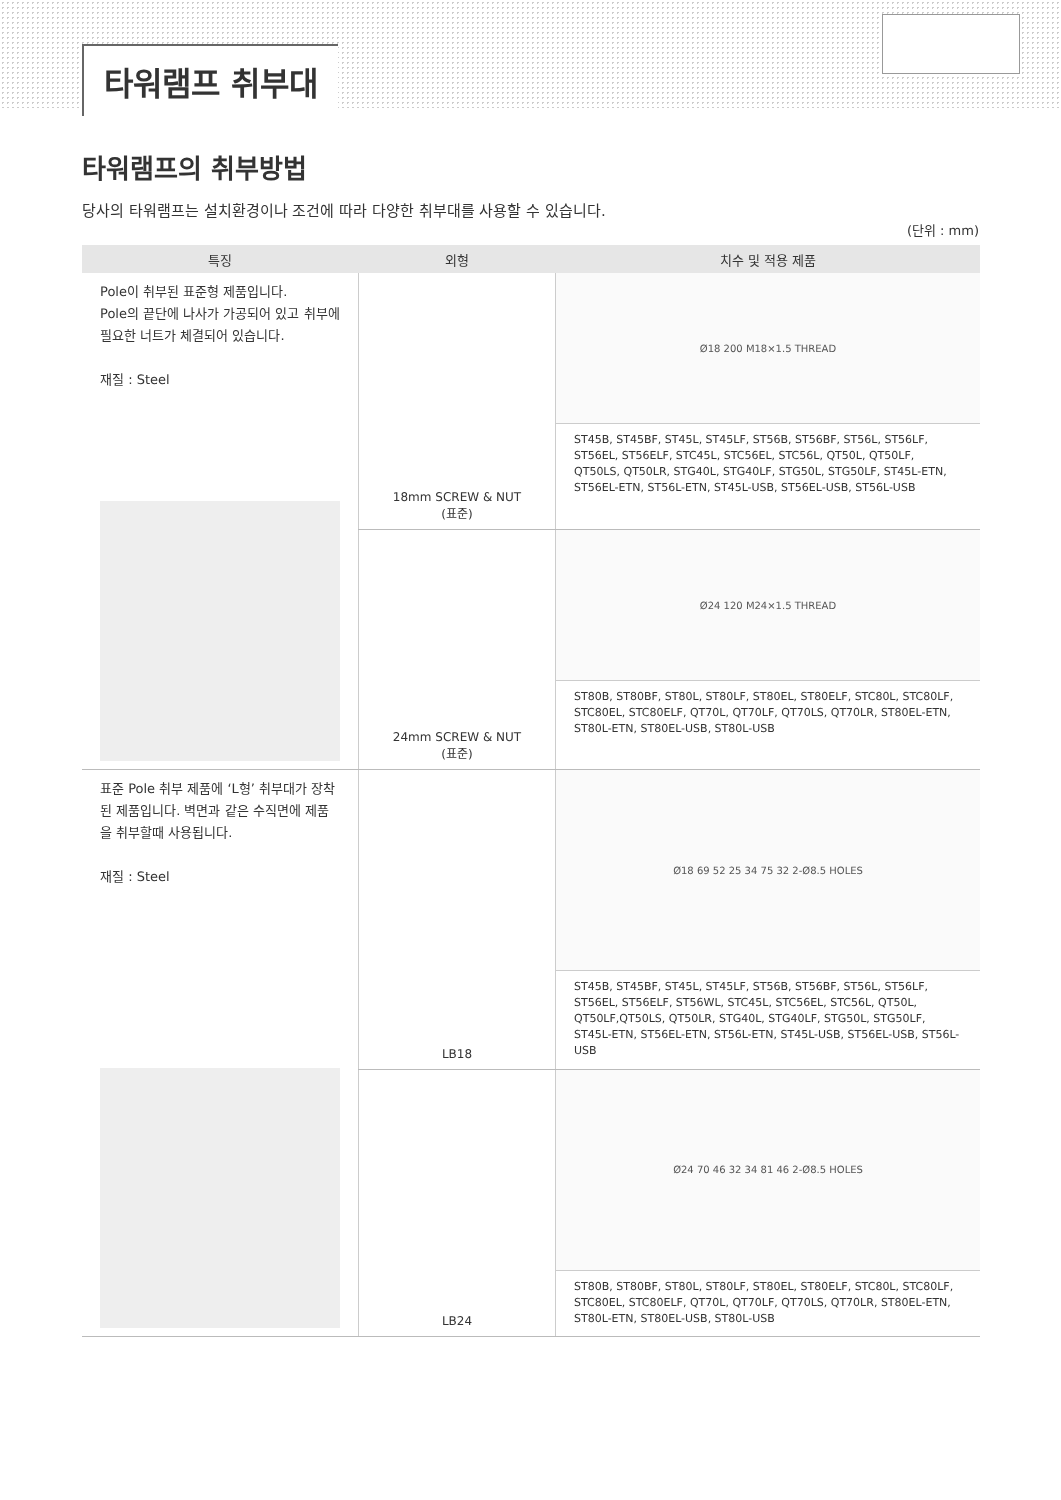타워램프 취부대
타워램프의 취부방법
당사의 타워램프는 설치환경이나 조건에 따라 다양한 취부대를 사용할 수 있습니다.
(단위 : mm)
| 특징 | 외형 | 치수 및 적용 제품 |
| --- | --- | --- |
| Pole이 취부된 표준형 제품입니다. Pole의 끝단에 나사가 가공되어 있고 취부에 필요한 너트가 체결되어 있습니다. 재질 : Steel | 18mm SCREW & NUT (표준) | Ø18 200 M18×1.5 THREAD ST45B, ST45BF, ST45L, ST45LF, ST56B, ST56BF, ST56L, ST56LF, ST56EL, ST56ELF, STC45L, STC56EL, STC56L, QT50L, QT50LF, QT50LS, QT50LR, STG40L, STG40LF, STG50L, STG50LF, ST45L-ETN, ST56EL-ETN, ST56L-ETN, ST45L-USB, ST56EL-USB, ST56L-USB |
| | 24mm SCREW & NUT (표준) | Ø24 120 M24×1.5 THREAD ST80B, ST80BF, ST80L, ST80LF, ST80EL, ST80ELF, STC80L, STC80LF, STC80EL, STC80ELF, QT70L, QT70LF, QT70LS, QT70LR, ST80EL-ETN, ST80L-ETN, ST80EL-USB, ST80L-USB |
| 표준 Pole 취부 제품에 ‘L형’ 취부대가 장착된 제품입니다. 벽면과 같은 수직면에 제품을 취부할때 사용됩니다. 재질 : Steel | LB18 | Ø18 69 52 25 34 75 32 2-Ø8.5 HOLES ST45B, ST45BF, ST45L, ST45LF, ST56B, ST56BF, ST56L, ST56LF, ST56EL, ST56ELF, ST56WL, STC45L, STC56EL, STC56L, QT50L, QT50LF,QT50LS, QT50LR, STG40L, STG40LF, STG50L, STG50LF, ST45L-ETN, ST56EL-ETN, ST56L-ETN, ST45L-USB, ST56EL-USB, ST56L-USB |
| | LB24 | Ø24 70 46 32 34 81 46 2-Ø8.5 HOLES ST80B, ST80BF, ST80L, ST80LF, ST80EL, ST80ELF, STC80L, STC80LF, STC80EL, STC80ELF, QT70L, QT70LF, QT70LS, QT70LR, ST80EL-ETN, ST80L-ETN, ST80EL-USB, ST80L-USB |